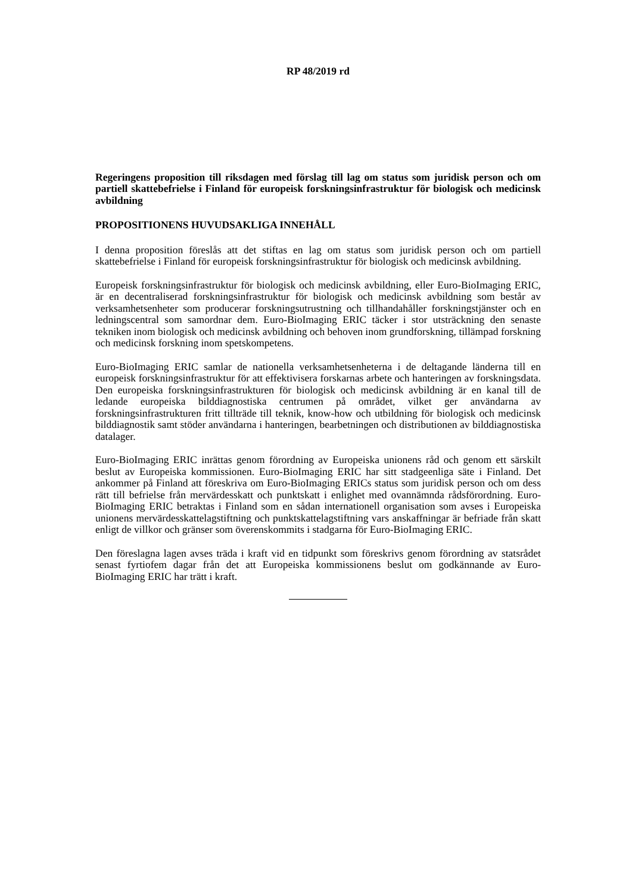RP 48/2019 rd
Regeringens proposition till riksdagen med förslag till lag om status som juridisk person och om partiell skattebefrielse i Finland för europeisk forskningsinfrastruktur för biologisk och medicinsk avbildning
PROPOSITIONENS HUVUDSAKLIGA INNEHÅLL
I denna proposition föreslås att det stiftas en lag om status som juridisk person och om partiell skattebefrielse i Finland för europeisk forskningsinfrastruktur för biologisk och medicinsk avbildning.
Europeisk forskningsinfrastruktur för biologisk och medicinsk avbildning, eller Euro-BioImaging ERIC, är en decentraliserad forskningsinfrastruktur för biologisk och medicinsk avbildning som består av verksamhetsenheter som producerar forskningsutrustning och tillhandahåller forskningstjänster och en ledningscentral som samordnar dem. Euro-BioImaging ERIC täcker i stor utsträckning den senaste tekniken inom biologisk och medicinsk avbildning och behoven inom grundforskning, tillämpad forskning och medicinsk forskning inom spetskompetens.
Euro-BioImaging ERIC samlar de nationella verksamhetsenheterna i de deltagande länderna till en europeisk forskningsinfrastruktur för att effektivisera forskarnas arbete och hanteringen av forskningsdata. Den europeiska forskningsinfrastrukturen för biologisk och medicinsk avbildning är en kanal till de ledande europeiska bilddiagnostiska centrumen på området, vilket ger användarna av forskningsinfrastrukturen fritt tillträde till teknik, know-how och utbildning för biologisk och medicinsk bilddiagnostik samt stöder användarna i hanteringen, bearbetningen och distributionen av bilddiagnostiska datalager.
Euro-BioImaging ERIC inrättas genom förordning av Europeiska unionens råd och genom ett särskilt beslut av Europeiska kommissionen. Euro-BioImaging ERIC har sitt stadgeenliga säte i Finland. Det ankommer på Finland att föreskriva om Euro-BioImaging ERICs status som juridisk person och om dess rätt till befrielse från mervärdesskatt och punktskatt i enlighet med ovannämnda rådsförordning. Euro-BioImaging ERIC betraktas i Finland som en sådan internationell organisation som avses i Europeiska unionens mervärdesskattelagstiftning och punktskattelagstiftning vars anskaffningar är befriade från skatt enligt de villkor och gränser som överenskommits i stadgarna för Euro-BioImaging ERIC.
Den föreslagna lagen avses träda i kraft vid en tidpunkt som föreskrivs genom förordning av statsrådet senast fyrtiofem dagar från det att Europeiska kommissionens beslut om godkännande av Euro-BioImaging ERIC har trätt i kraft.